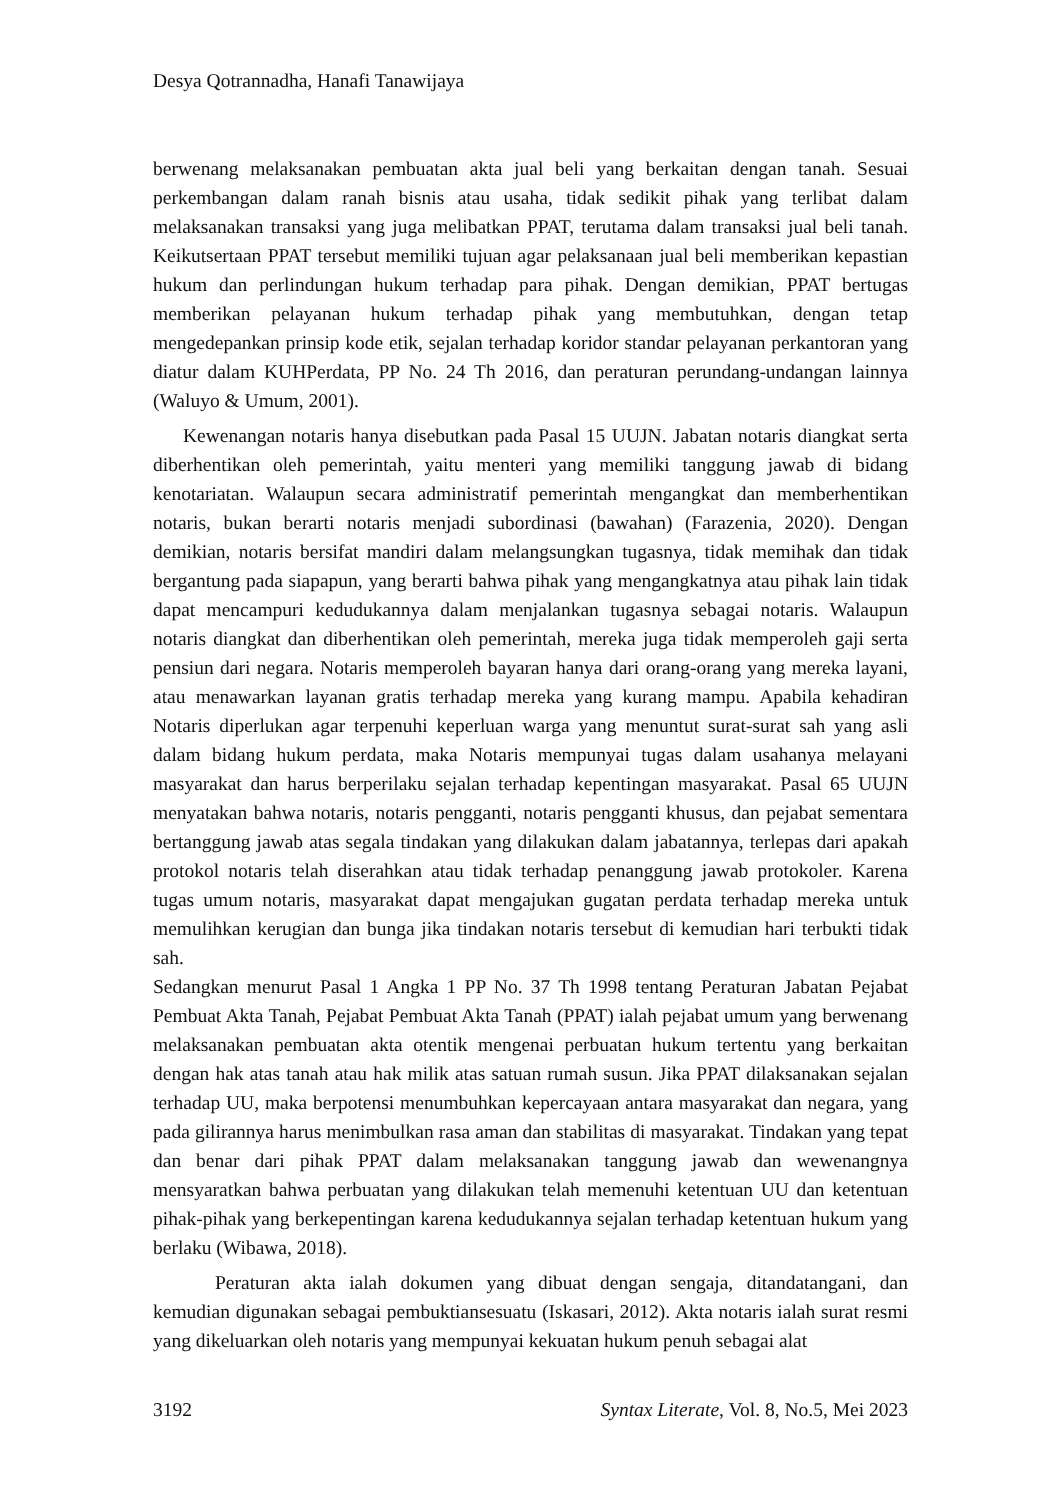Desya Qotrannadha, Hanafi Tanawijaya
berwenang melaksanakan pembuatan akta jual beli yang berkaitan dengan tanah. Sesuai perkembangan dalam ranah bisnis atau usaha, tidak sedikit pihak yang terlibat dalam melaksanakan transaksi yang juga melibatkan PPAT, terutama dalam transaksi jual beli tanah. Keikutsertaan PPAT tersebut memiliki tujuan agar pelaksanaan jual beli memberikan kepastian hukum dan perlindungan hukum terhadap para pihak. Dengan demikian, PPAT bertugas memberikan pelayanan hukum terhadap pihak yang membutuhkan, dengan tetap mengedepankan prinsip kode etik, sejalan terhadap koridor standar pelayanan perkantoran yang diatur dalam KUHPerdata, PP No. 24 Th 2016, dan peraturan perundang-undangan lainnya (Waluyo & Umum, 2001).
Kewenangan notaris hanya disebutkan pada Pasal 15 UUJN. Jabatan notaris diangkat serta diberhentikan oleh pemerintah, yaitu menteri yang memiliki tanggung jawab di bidang kenotariatan. Walaupun secara administratif pemerintah mengangkat dan memberhentikan notaris, bukan berarti notaris menjadi subordinasi (bawahan) (Farazenia, 2020). Dengan demikian, notaris bersifat mandiri dalam melangsungkan tugasnya, tidak memihak dan tidak bergantung pada siapapun, yang berarti bahwa pihak yang mengangkatnya atau pihak lain tidak dapat mencampuri kedudukannya dalam menjalankan tugasnya sebagai notaris. Walaupun notaris diangkat dan diberhentikan oleh pemerintah, mereka juga tidak memperoleh gaji serta pensiun dari negara. Notaris memperoleh bayaran hanya dari orang-orang yang mereka layani, atau menawarkan layanan gratis terhadap mereka yang kurang mampu. Apabila kehadiran Notaris diperlukan agar terpenuhi keperluan warga yang menuntut surat-surat sah yang asli dalam bidang hukum perdata, maka Notaris mempunyai tugas dalam usahanya melayani masyarakat dan harus berperilaku sejalan terhadap kepentingan masyarakat. Pasal 65 UUJN menyatakan bahwa notaris, notaris pengganti, notaris pengganti khusus, dan pejabat sementara bertanggung jawab atas segala tindakan yang dilakukan dalam jabatannya, terlepas dari apakah protokol notaris telah diserahkan atau tidak terhadap penanggung jawab protokoler. Karena tugas umum notaris, masyarakat dapat mengajukan gugatan perdata terhadap mereka untuk memulihkan kerugian dan bunga jika tindakan notaris tersebut di kemudian hari terbukti tidak sah.
Sedangkan menurut Pasal 1 Angka 1 PP No. 37 Th 1998 tentang Peraturan Jabatan Pejabat Pembuat Akta Tanah, Pejabat Pembuat Akta Tanah (PPAT) ialah pejabat umum yang berwenang melaksanakan pembuatan akta otentik mengenai perbuatan hukum tertentu yang berkaitan dengan hak atas tanah atau hak milik atas satuan rumah susun. Jika PPAT dilaksanakan sejalan terhadap UU, maka berpotensi menumbuhkan kepercayaan antara masyarakat dan negara, yang pada gilirannya harus menimbulkan rasa aman dan stabilitas di masyarakat. Tindakan yang tepat dan benar dari pihak PPAT dalam melaksanakan tanggung jawab dan wewenangnya mensyaratkan bahwa perbuatan yang dilakukan telah memenuhi ketentuan UU dan ketentuan pihak-pihak yang berkepentingan karena kedudukannya sejalan terhadap ketentuan hukum yang berlaku (Wibawa, 2018).
Peraturan akta ialah dokumen yang dibuat dengan sengaja, ditandatangani, dan kemudian digunakan sebagai pembuktiansesuatu (Iskasari, 2012). Akta notaris ialah surat resmi yang dikeluarkan oleh notaris yang mempunyai kekuatan hukum penuh sebagai alat
3192 Syntax Literate, Vol. 8, No.5, Mei 2023